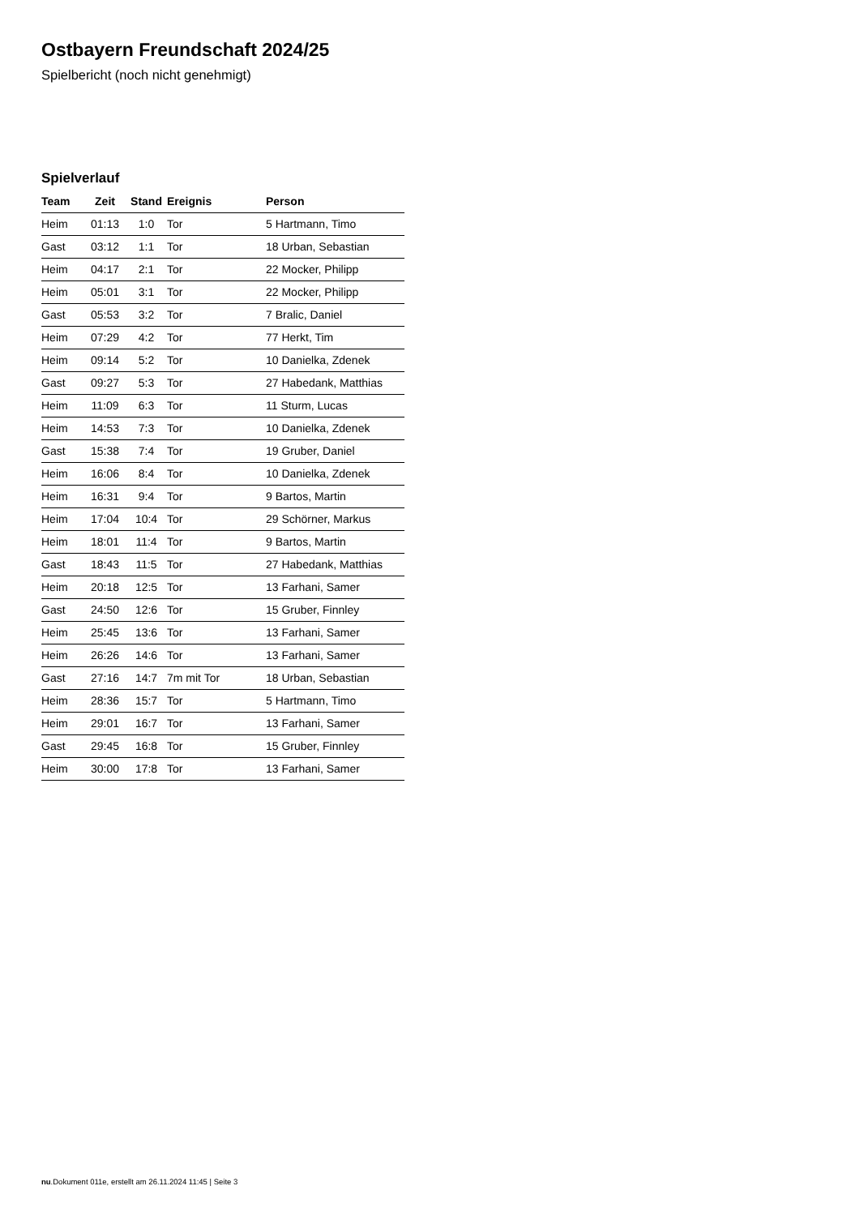Ostbayern Freundschaft 2024/25
Spielbericht (noch nicht genehmigt)
Spielverlauf
| Team | Zeit | Stand | Ereignis | Person |
| --- | --- | --- | --- | --- |
| Heim | 01:13 | 1:0 | Tor | 5 Hartmann, Timo |
| Gast | 03:12 | 1:1 | Tor | 18 Urban, Sebastian |
| Heim | 04:17 | 2:1 | Tor | 22 Mocker, Philipp |
| Heim | 05:01 | 3:1 | Tor | 22 Mocker, Philipp |
| Gast | 05:53 | 3:2 | Tor | 7 Bralic, Daniel |
| Heim | 07:29 | 4:2 | Tor | 77 Herkt, Tim |
| Heim | 09:14 | 5:2 | Tor | 10 Danielka, Zdenek |
| Gast | 09:27 | 5:3 | Tor | 27 Habedank, Matthias |
| Heim | 11:09 | 6:3 | Tor | 11 Sturm, Lucas |
| Heim | 14:53 | 7:3 | Tor | 10 Danielka, Zdenek |
| Gast | 15:38 | 7:4 | Tor | 19 Gruber, Daniel |
| Heim | 16:06 | 8:4 | Tor | 10 Danielka, Zdenek |
| Heim | 16:31 | 9:4 | Tor | 9 Bartos, Martin |
| Heim | 17:04 | 10:4 | Tor | 29 Schörner, Markus |
| Heim | 18:01 | 11:4 | Tor | 9 Bartos, Martin |
| Gast | 18:43 | 11:5 | Tor | 27 Habedank, Matthias |
| Heim | 20:18 | 12:5 | Tor | 13 Farhani, Samer |
| Gast | 24:50 | 12:6 | Tor | 15 Gruber, Finnley |
| Heim | 25:45 | 13:6 | Tor | 13 Farhani, Samer |
| Heim | 26:26 | 14:6 | Tor | 13 Farhani, Samer |
| Gast | 27:16 | 14:7 | 7m mit Tor | 18 Urban, Sebastian |
| Heim | 28:36 | 15:7 | Tor | 5 Hartmann, Timo |
| Heim | 29:01 | 16:7 | Tor | 13 Farhani, Samer |
| Gast | 29:45 | 16:8 | Tor | 15 Gruber, Finnley |
| Heim | 30:00 | 17:8 | Tor | 13 Farhani, Samer |
nu.Dokument 011e, erstellt am 26.11.2024 11:45 | Seite 3